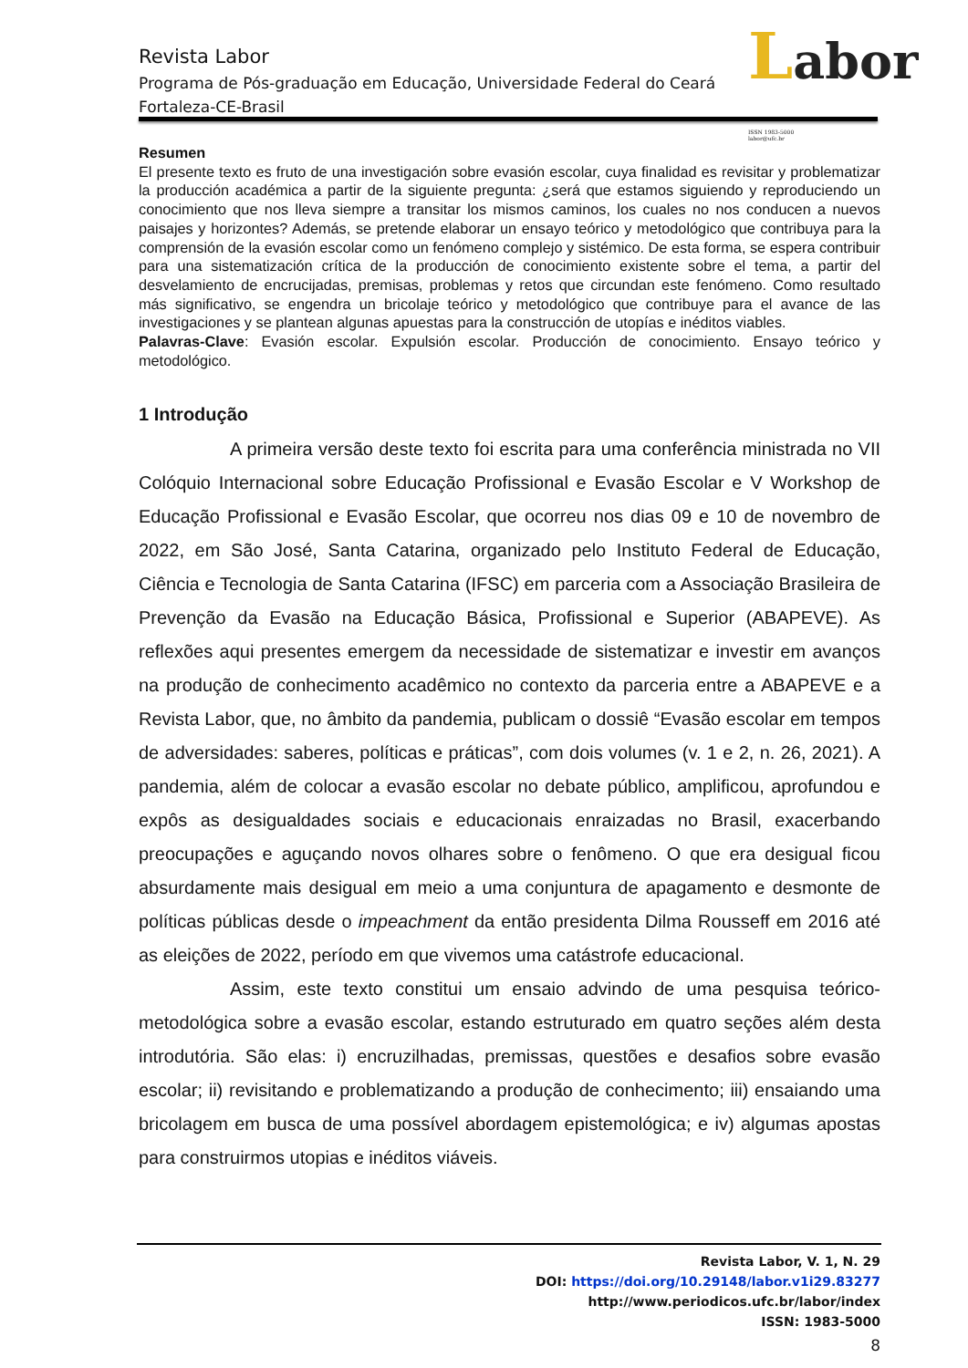Labor ISSN 1983-5000
labor@ufc.br
Revista Labor
Programa de Pós-graduação em Educação, Universidade Federal do Ceará
Fortaleza-CE-Brasil
Resumen
El presente texto es fruto de una investigación sobre evasión escolar, cuya finalidad es revisitar y problematizar la producción académica a partir de la siguiente pregunta: ¿será que estamos siguiendo y reproduciendo un conocimiento que nos lleva siempre a transitar los mismos caminos, los cuales no nos conducen a nuevos paisajes y horizontes? Además, se pretende elaborar un ensayo teórico y metodológico que contribuya para la comprensión de la evasión escolar como un fenómeno complejo y sistémico. De esta forma, se espera contribuir para una sistematización crítica de la producción de conocimiento existente sobre el tema, a partir del desvelamiento de encrucijadas, premisas, problemas y retos que circundan este fenómeno. Como resultado más significativo, se engendra un bricolaje teórico y metodológico que contribuye para el avance de las investigaciones y se plantean algunas apuestas para la construcción de utopías e inéditos viables.
Palavras-Clave: Evasión escolar. Expulsión escolar. Producción de conocimiento. Ensayo teórico y metodológico.
1 Introdução
A primeira versão deste texto foi escrita para uma conferência ministrada no VII Colóquio Internacional sobre Educação Profissional e Evasão Escolar e V Workshop de Educação Profissional e Evasão Escolar, que ocorreu nos dias 09 e 10 de novembro de 2022, em São José, Santa Catarina, organizado pelo Instituto Federal de Educação, Ciência e Tecnologia de Santa Catarina (IFSC) em parceria com a Associação Brasileira de Prevenção da Evasão na Educação Básica, Profissional e Superior (ABAPEVE). As reflexões aqui presentes emergem da necessidade de sistematizar e investir em avanços na produção de conhecimento acadêmico no contexto da parceria entre a ABAPEVE e a Revista Labor, que, no âmbito da pandemia, publicam o dossiê “Evasão escolar em tempos de adversidades: saberes, políticas e práticas”, com dois volumes (v. 1 e 2, n. 26, 2021). A pandemia, além de colocar a evasão escolar no debate público, amplificou, aprofundou e expôs as desigualdades sociais e educacionais enraizadas no Brasil, exacerbando preocupações e aguçando novos olhares sobre o fenômeno. O que era desigual ficou absurdamente mais desigual em meio a uma conjuntura de apagamento e desmonte de políticas públicas desde o impeachment da então presidenta Dilma Rousseff em 2016 até as eleições de 2022, período em que vivemos uma catástrofe educacional.
Assim, este texto constitui um ensaio advindo de uma pesquisa teórico-metodológica sobre a evasão escolar, estando estruturado em quatro seções além desta introdutória. São elas: i) encruzilhadas, premissas, questões e desafios sobre evasão escolar; ii) revisitando e problematizando a produção de conhecimento; iii) ensaiando uma bricolagem em busca de uma possível abordagem epistemológica; e iv) algumas apostas para construirmos utopias e inéditos viáveis.
Revista Labor, V. 1, N. 29
DOI: https://doi.org/10.29148/labor.v1i29.83277
http://www.periodicos.ufc.br/labor/index
ISSN: 1983-5000
8